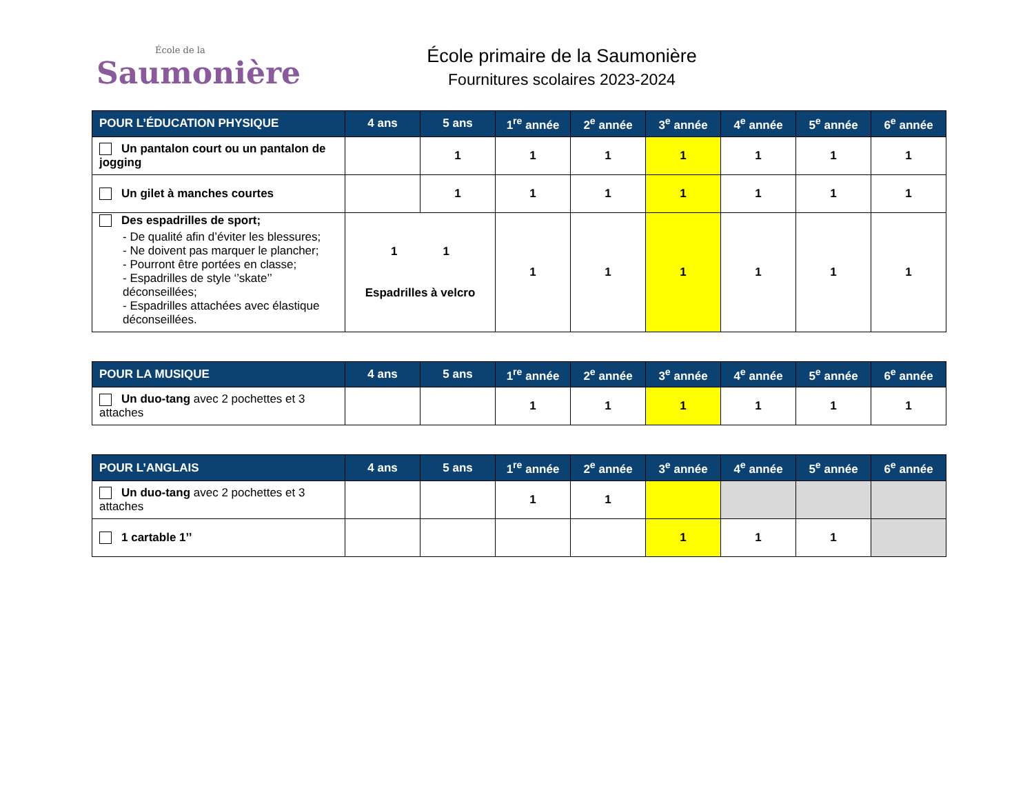École de la
Saumonière
École primaire de la Saumonière
Fournitures scolaires 2023-2024
| POUR L’ÉDUCATION PHYSIQUE | 4 ans | 5 ans | 1<sup>re</sup> année | 2<sup>e</sup> année | 3<sup>e</sup> année | 4<sup>e</sup> année | 5<sup>e</sup> année | 6<sup>e</sup> année |
| --- | --- | --- | --- | --- | --- | --- | --- | --- |
| Un pantalon court ou un pantalon de jogging | | 1 | 1 | 1 | 1 | 1 | 1 | 1 |
| Un gilet à manches courtes | | 1 | 1 | 1 | 1 | 1 | 1 | 1 |
| Des espadrilles de sport; - De qualité afin d’éviter les blessures; - Ne doivent pas marquer le plancher; - Pourront être portées en classe; - Espadrilles de style ‘’skate’’ déconseillées; - Espadrilles attachées avec élastique déconseillées. | 1 1 Espadrilles à velcro | | 1 | 1 | 1 | 1 | 1 | 1 |
| POUR LA MUSIQUE | 4 ans | 5 ans | 1<sup>re</sup> année | 2<sup>e</sup> année | 3<sup>e</sup> année | 4<sup>e</sup> année | 5<sup>e</sup> année | 6<sup>e</sup> année |
| --- | --- | --- | --- | --- | --- | --- | --- | --- |
| Un duo-tang avec 2 pochettes et 3 attaches | | | 1 | 1 | 1 | 1 | 1 | 1 |
| POUR L’ANGLAIS | 4 ans | 5 ans | 1<sup>re</sup> année | 2<sup>e</sup> année | 3<sup>e</sup> année | 4<sup>e</sup> année | 5<sup>e</sup> année | 6<sup>e</sup> année |
| --- | --- | --- | --- | --- | --- | --- | --- | --- |
| Un duo-tang avec 2 pochettes et 3 attaches | | | 1 | 1 | | | | |
| 1 cartable 1’’ | | | | | 1 | 1 | 1 | |